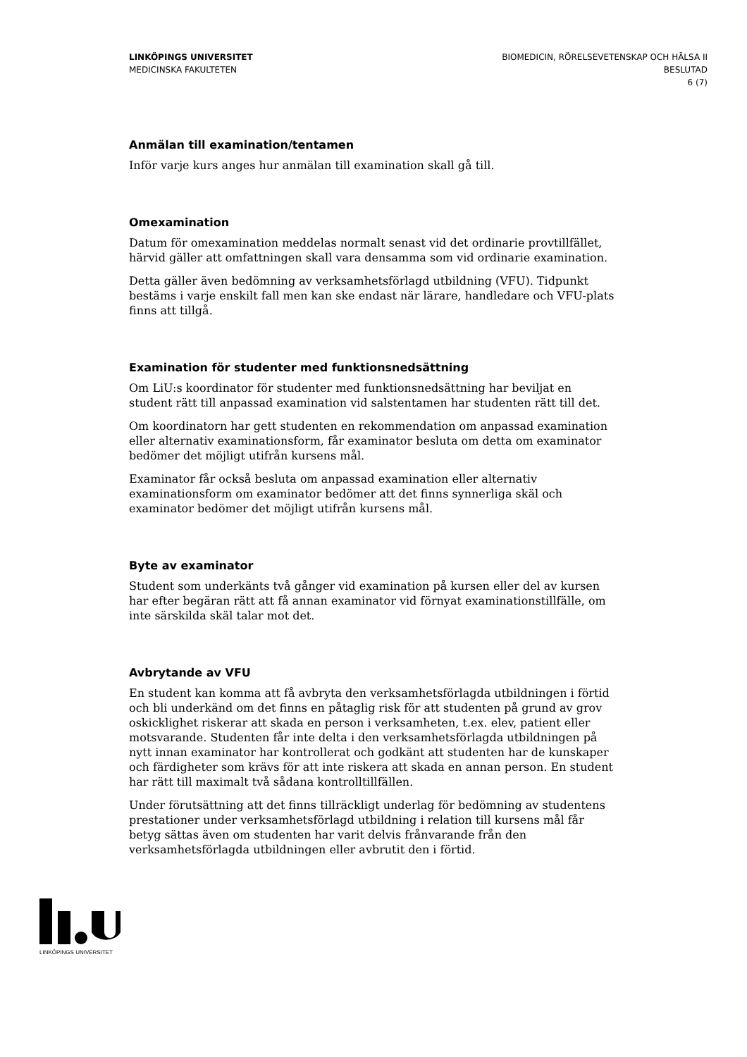LINKÖPINGS UNIVERSITET
MEDICINSKA FAKULTETEN
BIOMEDICIN, RÖRELSEVETENSKAP OCH HÄLSA II
BESLUTAD
6 (7)
Anmälan till examination/tentamen
Inför varje kurs anges hur anmälan till examination skall gå till.
Omexamination
Datum för omexamination meddelas normalt senast vid det ordinarie provtillfället, härvid gäller att omfattningen skall vara densamma som vid ordinarie examination.
Detta gäller även bedömning av verksamhetsförlagd utbildning (VFU). Tidpunkt bestäms i varje enskilt fall men kan ske endast när lärare, handledare och VFU-plats finns att tillgå.
Examination för studenter med funktionsnedsättning
Om LiU:s koordinator för studenter med funktionsnedsättning har beviljat en student rätt till anpassad examination vid salstentamen har studenten rätt till det.
Om koordinatorn har gett studenten en rekommendation om anpassad examination eller alternativ examinationsform, får examinator besluta om detta om examinator bedömer det möjligt utifrån kursens mål.
Examinator får också besluta om anpassad examination eller alternativ examinationsform om examinator bedömer att det finns synnerliga skäl och examinator bedömer det möjligt utifrån kursens mål.
Byte av examinator
Student som underkänts två gånger vid examination på kursen eller del av kursen har efter begäran rätt att få annan examinator vid förnyat examinationstillfälle, om inte särskilda skäl talar mot det.
Avbrytande av VFU
En student kan komma att få avbryta den verksamhetsförlagda utbildningen i förtid och bli underkänd om det finns en påtaglig risk för att studenten på grund av grov oskicklighet riskerar att skada en person i verksamheten, t.ex. elev, patient eller motsvarande. Studenten får inte delta i den verksamhetsförlagda utbildningen på nytt innan examinator har kontrollerat och godkänt att studenten har de kunskaper och färdigheter som krävs för att inte riskera att skada en annan person. En student har rätt till maximalt två sådana kontrolltillfällen.
Under förutsättning att det finns tillräckligt underlag för bedömning av studentens prestationer under verksamhetsförlagd utbildning i relation till kursens mål får betyg sättas även om studenten har varit delvis frånvarande från den verksamhetsförlagda utbildningen eller avbrutit den i förtid.
LINKÖPINGS UNIVERSITET